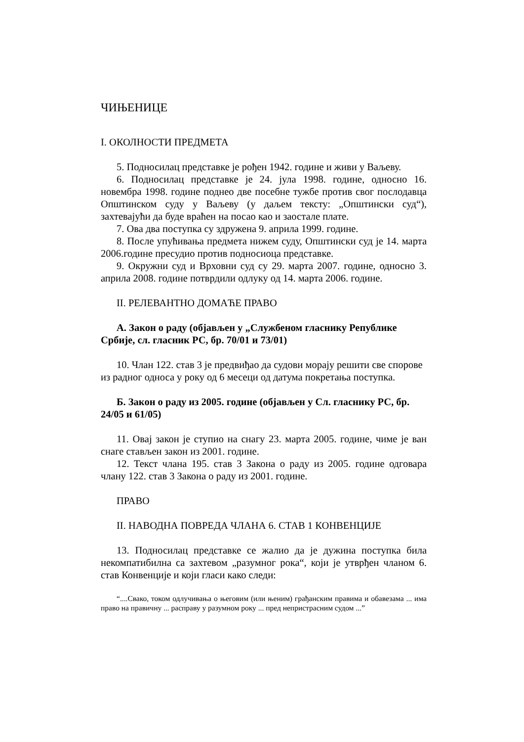ЧИЊЕНИЦЕ
I. ОКОЛНОСТИ ПРЕДМЕТА
5. Подносилац представке је рођен 1942. године и живи у Ваљеву.
6. Подносилац представке је 24. јула 1998. године, односно 16. новембра 1998. године поднео две посебне тужбе против свог послодавца Општинском суду у Ваљеву (у даљем тексту: „Општински суд“), захтевајући да буде враћен на посао као и заостале плате.
7. Ова два поступка су здружена 9. априла 1999. године.
8. После упућивања предмета нижем суду, Општински суд је 14. марта 2006.године пресудио против подносиоца представке.
9. Окружни суд и Врховни суд су 29. марта 2007. године, односно 3. априла 2008. године потврдили одлуку од 14. марта 2006. године.
II. РЕЛЕВАНТНО ДОМАЋЕ ПРАВО
А. Закон о раду (објављен у „Службеном гласнику Републике Србије, сл. гласник РС, бр. 70/01 и 73/01)
10. Члан 122. став 3 је предвиђао да судови морају решити све спорове из радног односа у року од 6 месеци од датума покретања поступка.
Б. Закон о раду из 2005. године (објављен у Сл. гласнику РС, бр. 24/05 и 61/05)
11. Овај закон је ступио на снагу 23. марта 2005. године, чиме је ван снаге стављен закон из 2001. године.
12. Текст члана 195. став 3 Закона о раду из 2005. године одговара члану 122. став 3 Закона о раду из 2001. године.
ПРАВО
II. НАВОДНА ПОВРЕДА ЧЛАНА 6. СТАВ 1 КОНВЕНЦИЈЕ
13. Подносилац представке се жалио да је дужина поступка била некомпатибилна са захтевом „разумног рока“, који је утврђен чланом 6. став Конвенције и који гласи како следи:
“....Свако, током одлучивања о његовим (или њеним) грађанским правима и обавезама ... има право на правичну ... расправу у разумном року ... пред непристрасним судом ...”